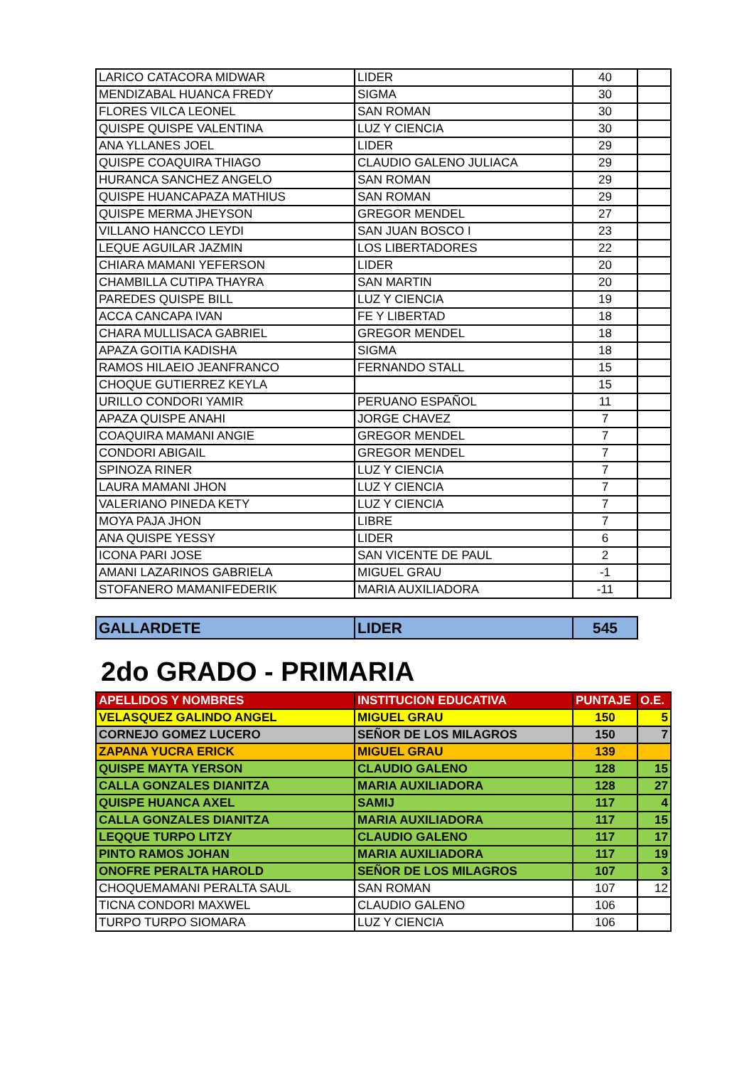| LARICO CATACORA MIDWAR | LIDER | 40 | |
| MENDIZABAL HUANCA FREDY | SIGMA | 30 | |
| FLORES VILCA LEONEL | SAN ROMAN | 30 | |
| QUISPE QUISPE VALENTINA | LUZ Y CIENCIA | 30 | |
| ANA YLLANES JOEL | LIDER | 29 | |
| QUISPE COAQUIRA THIAGO | CLAUDIO GALENO JULIACA | 29 | |
| HURANCA SANCHEZ ANGELO | SAN ROMAN | 29 | |
| QUISPE HUANCAPAZA MATHIUS | SAN ROMAN | 29 | |
| QUISPE MERMA JHEYSON | GREGOR MENDEL | 27 | |
| VILLANO HANCCO LEYDI | SAN JUAN BOSCO I | 23 | |
| LEQUE AGUILAR JAZMIN | LOS LIBERTADORES | 22 | |
| CHIARA MAMANI YEFERSON | LIDER | 20 | |
| CHAMBILLA CUTIPA THAYRA | SAN MARTIN | 20 | |
| PAREDES QUISPE BILL | LUZ Y CIENCIA | 19 | |
| ACCA CANCAPA IVAN | FE Y LIBERTAD | 18 | |
| CHARA MULLISACA GABRIEL | GREGOR MENDEL | 18 | |
| APAZA GOITIA KADISHA | SIGMA | 18 | |
| RAMOS HILAEIO JEANFRANCO | FERNANDO STALL | 15 | |
| CHOQUE GUTIERREZ KEYLA | | 15 | |
| URILLO CONDORI YAMIR | PERUANO ESPAÑOL | 11 | |
| APAZA QUISPE ANAHI | JORGE CHAVEZ | 7 | |
| COAQUIRA MAMANI ANGIE | GREGOR MENDEL | 7 | |
| CONDORI ABIGAIL | GREGOR MENDEL | 7 | |
| SPINOZA RINER | LUZ Y CIENCIA | 7 | |
| LAURA MAMANI JHON | LUZ Y CIENCIA | 7 | |
| VALERIANO PINEDA KETY | LUZ Y CIENCIA | 7 | |
| MOYA PAJA JHON | LIBRE | 7 | |
| ANA QUISPE YESSY | LIDER | 6 | |
| ICONA PARI JOSE | SAN VICENTE DE PAUL | 2 | |
| AMANI LAZARINOS GABRIELA | MIGUEL GRAU | -1 | |
| STOFANERO MAMANIFEDERIK | MARIA AUXILIADORA | -11 | |
| GALLARDETE | LIDER | 545 |
2do GRADO - PRIMARIA
| APELLIDOS Y NOMBRES | INSTITUCION EDUCATIVA | PUNTAJE | O.E. |
| --- | --- | --- | --- |
| VELASQUEZ GALINDO ANGEL | MIGUEL GRAU | 150 | 5 |
| CORNEJO GOMEZ LUCERO | SEÑOR DE LOS MILAGROS | 150 | 7 |
| ZAPANA YUCRA ERICK | MIGUEL GRAU | 139 | |
| QUISPE MAYTA YERSON | CLAUDIO GALENO | 128 | 15 |
| CALLA GONZALES DIANITZA | MARIA AUXILIADORA | 128 | 27 |
| QUISPE HUANCA AXEL | SAMIJ | 117 | 4 |
| CALLA GONZALES DIANITZA | MARIA AUXILIADORA | 117 | 15 |
| LEQQUE TURPO LITZY | CLAUDIO GALENO | 117 | 17 |
| PINTO RAMOS JOHAN | MARIA AUXILIADORA | 117 | 19 |
| ONOFRE PERALTA HAROLD | SEÑOR DE LOS MILAGROS | 107 | 3 |
| CHOQUEMAMANI PERALTA SAUL | SAN ROMAN | 107 | 12 |
| TICNA CONDORI MAXWEL | CLAUDIO GALENO | 106 | |
| TURPO TURPO SIOMARA | LUZ Y CIENCIA | 106 | |